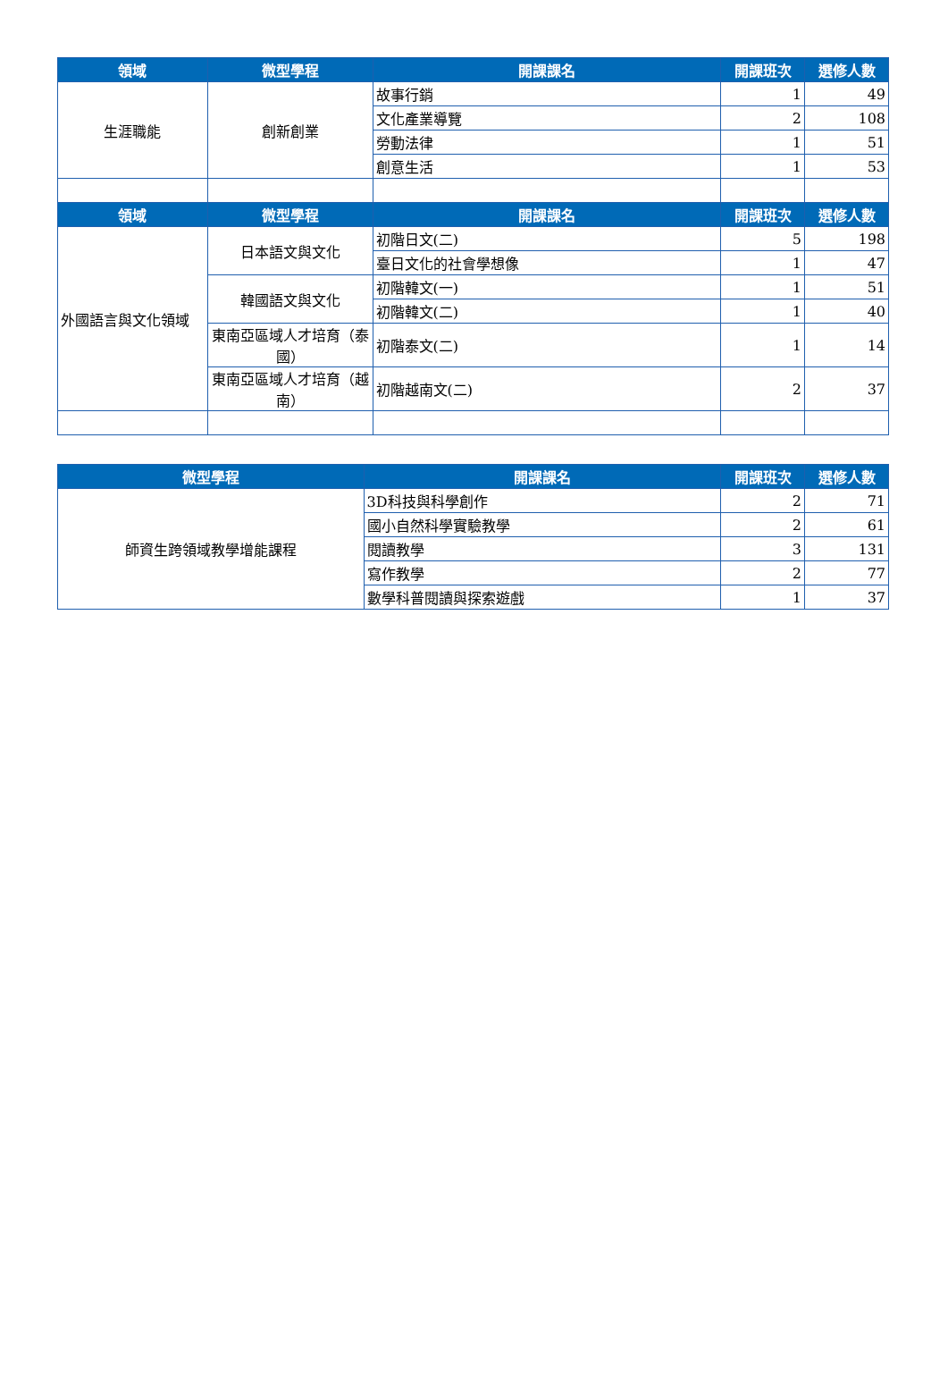| 領域 | 微型學程 | 開課課名 | 開課班次 | 選修人數 |
| --- | --- | --- | --- | --- |
| 生涯職能 | 創新創業 | 故事行銷 | 1 | 49 |
| | | 文化產業導覽 | 2 | 108 |
| | | 勞動法律 | 1 | 51 |
| | | 創意生活 | 1 | 53 |
| 領域 | 微型學程 | 開課課名 | 開課班次 | 選修人數 |
| 外國語言與文化領域 | 日本語文與文化 | 初階日文(二) | 5 | 198 |
| | | 臺日文化的社會學想像 | 1 | 47 |
| | 韓國語文與文化 | 初階韓文(一) | 1 | 51 |
| | | 初階韓文(二) | 1 | 40 |
| | 東南亞區域人才培育（泰國） | 初階泰文(二) | 1 | 14 |
| | 東南亞區域人才培育（越南） | 初階越南文(二) | 2 | 37 |
| 微型學程 | 開課課名 | 開課班次 | 選修人數 |
| --- | --- | --- | --- |
| 師資生跨領域教學增能課程 | 3D科技與科學創作 | 2 | 71 |
| | 國小自然科學實驗教學 | 2 | 61 |
| | 閱讀教學 | 3 | 131 |
| | 寫作教學 | 2 | 77 |
| | 數學科普閱讀與探索遊戲 | 1 | 37 |